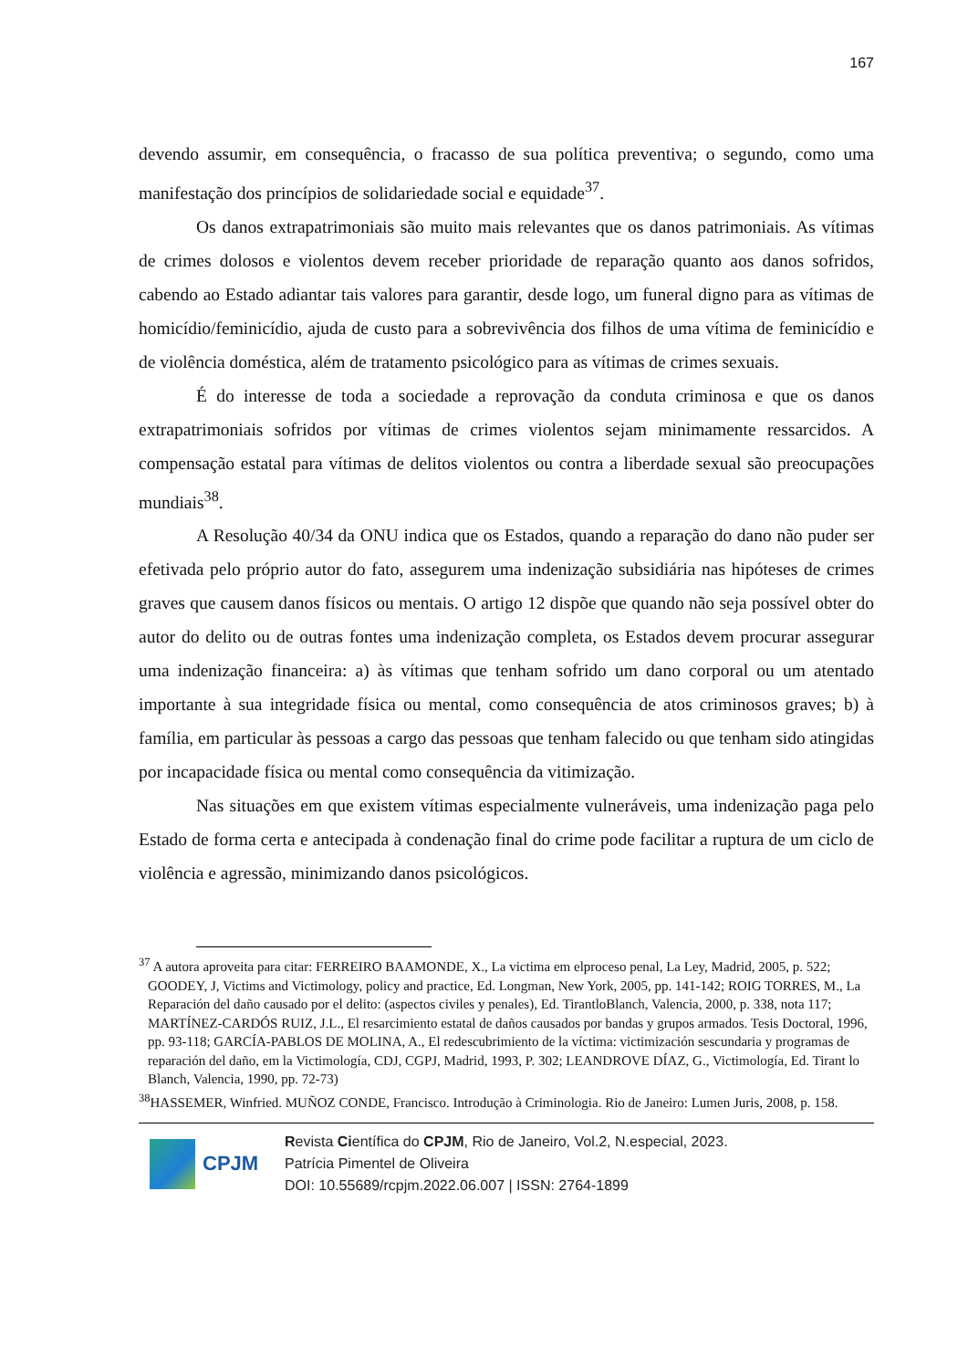167
devendo assumir, em consequência, o fracasso de sua política preventiva; o segundo, como uma manifestação dos princípios de solidariedade social e equidade<sup>37</sup>.
Os danos extrapatrimoniais são muito mais relevantes que os danos patrimoniais. As vítimas de crimes dolosos e violentos devem receber prioridade de reparação quanto aos danos sofridos, cabendo ao Estado adiantar tais valores para garantir, desde logo, um funeral digno para as vítimas de homicídio/feminicídio, ajuda de custo para a sobrevivência dos filhos de uma vítima de feminicídio e de violência doméstica, além de tratamento psicológico para as vítimas de crimes sexuais.
É do interesse de toda a sociedade a reprovação da conduta criminosa e que os danos extrapatrimoniais sofridos por vítimas de crimes violentos sejam minimamente ressarcidos. A compensação estatal para vítimas de delitos violentos ou contra a liberdade sexual são preocupações mundiais<sup>38</sup>.
A Resolução 40/34 da ONU indica que os Estados, quando a reparação do dano não puder ser efetivada pelo próprio autor do fato, assegurem uma indenização subsidiária nas hipóteses de crimes graves que causem danos físicos ou mentais. O artigo 12 dispõe que quando não seja possível obter do autor do delito ou de outras fontes uma indenização completa, os Estados devem procurar assegurar uma indenização financeira: a) às vítimas que tenham sofrido um dano corporal ou um atentado importante à sua integridade física ou mental, como consequência de atos criminosos graves; b) à família, em particular às pessoas a cargo das pessoas que tenham falecido ou que tenham sido atingidas por incapacidade física ou mental como consequência da vitimização.
Nas situações em que existem vítimas especialmente vulneráveis, uma indenização paga pelo Estado de forma certa e antecipada à condenação final do crime pode facilitar a ruptura de um ciclo de violência e agressão, minimizando danos psicológicos.
<sup>37</sup> A autora aproveita para citar: FERREIRO BAAMONDE, X., La victima em elproceso penal, La Ley, Madrid, 2005, p. 522; GOODEY, J, Victims and Victimology, policy and practice, Ed. Longman, New York, 2005, pp. 141-142; ROIG TORRES, M., La Reparación del daño causado por el delito: (aspectos civiles y penales), Ed. TirantloBlanch, Valencia, 2000, p. 338, nota 117; MARTÍNEZ-CARDÓS RUIZ, J.L., El resarcimiento estatal de daños causados por bandas y grupos armados. Tesis Doctoral, 1996, pp. 93-118; GARCÍA-PABLOS DE MOLINA, A., El redescubrimiento de la víctima: victimización sescundaria y programas de reparación del daño, em la Victimología, CDJ, CGPJ, Madrid, 1993, P. 302; LEANDROVE DÍAZ, G., Victimología, Ed. Tirant lo Blanch, Valencia, 1990, pp. 72-73)
<sup>38</sup>HASSEMER, Winfried. MUÑOZ CONDE, Francisco. Introdução à Criminologia. Rio de Janeiro: Lumen Juris, 2008, p. 158.
CPJM
Revista Científica do CPJM, Rio de Janeiro, Vol.2, N.especial, 2023.
Patrícia Pimentel de Oliveira
DOI: 10.55689/rcpjm.2022.06.007 | ISSN: 2764-1899